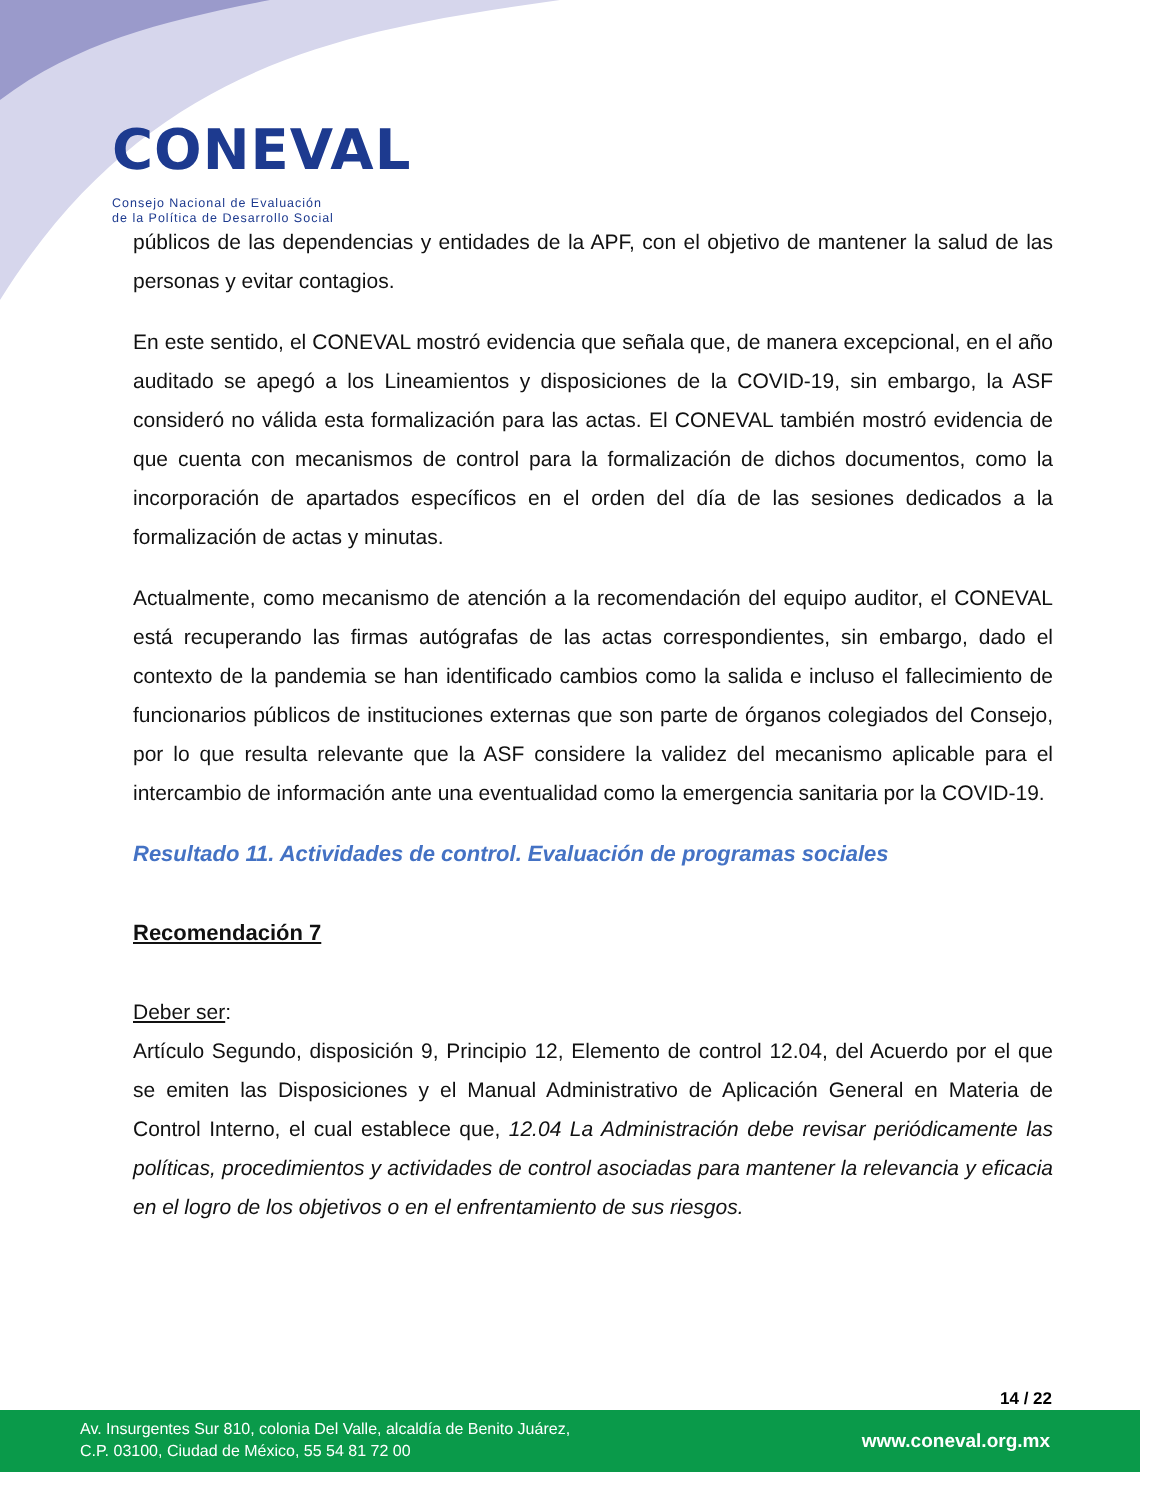CONEVAL
Consejo Nacional de Evaluación
de la Política de Desarrollo Social
públicos de las dependencias y entidades de la APF, con el objetivo de mantener la salud de las personas y evitar contagios.
En este sentido, el CONEVAL mostró evidencia que señala que, de manera excepcional, en el año auditado se apegó a los Lineamientos y disposiciones de la COVID-19, sin embargo, la ASF consideró no válida esta formalización para las actas. El CONEVAL también mostró evidencia de que cuenta con mecanismos de control para la formalización de dichos documentos, como la incorporación de apartados específicos en el orden del día de las sesiones dedicados a la formalización de actas y minutas.
Actualmente, como mecanismo de atención a la recomendación del equipo auditor, el CONEVAL está recuperando las firmas autógrafas de las actas correspondientes, sin embargo, dado el contexto de la pandemia se han identificado cambios como la salida e incluso el fallecimiento de funcionarios públicos de instituciones externas que son parte de órganos colegiados del Consejo, por lo que resulta relevante que la ASF considere la validez del mecanismo aplicable para el intercambio de información ante una eventualidad como la emergencia sanitaria por la COVID-19.
Resultado 11. Actividades de control. Evaluación de programas sociales
Recomendación 7
Deber ser:
Artículo Segundo, disposición 9, Principio 12, Elemento de control 12.04, del Acuerdo por el que se emiten las Disposiciones y el Manual Administrativo de Aplicación General en Materia de Control Interno, el cual establece que, 12.04 La Administración debe revisar periódicamente las políticas, procedimientos y actividades de control asociadas para mantener la relevancia y eficacia en el logro de los objetivos o en el enfrentamiento de sus riesgos.
14 / 22
Av. Insurgentes Sur 810, colonia Del Valle, alcaldía de Benito Juárez,
C.P. 03100, Ciudad de México, 55 54 81 72 00
www.coneval.org.mx